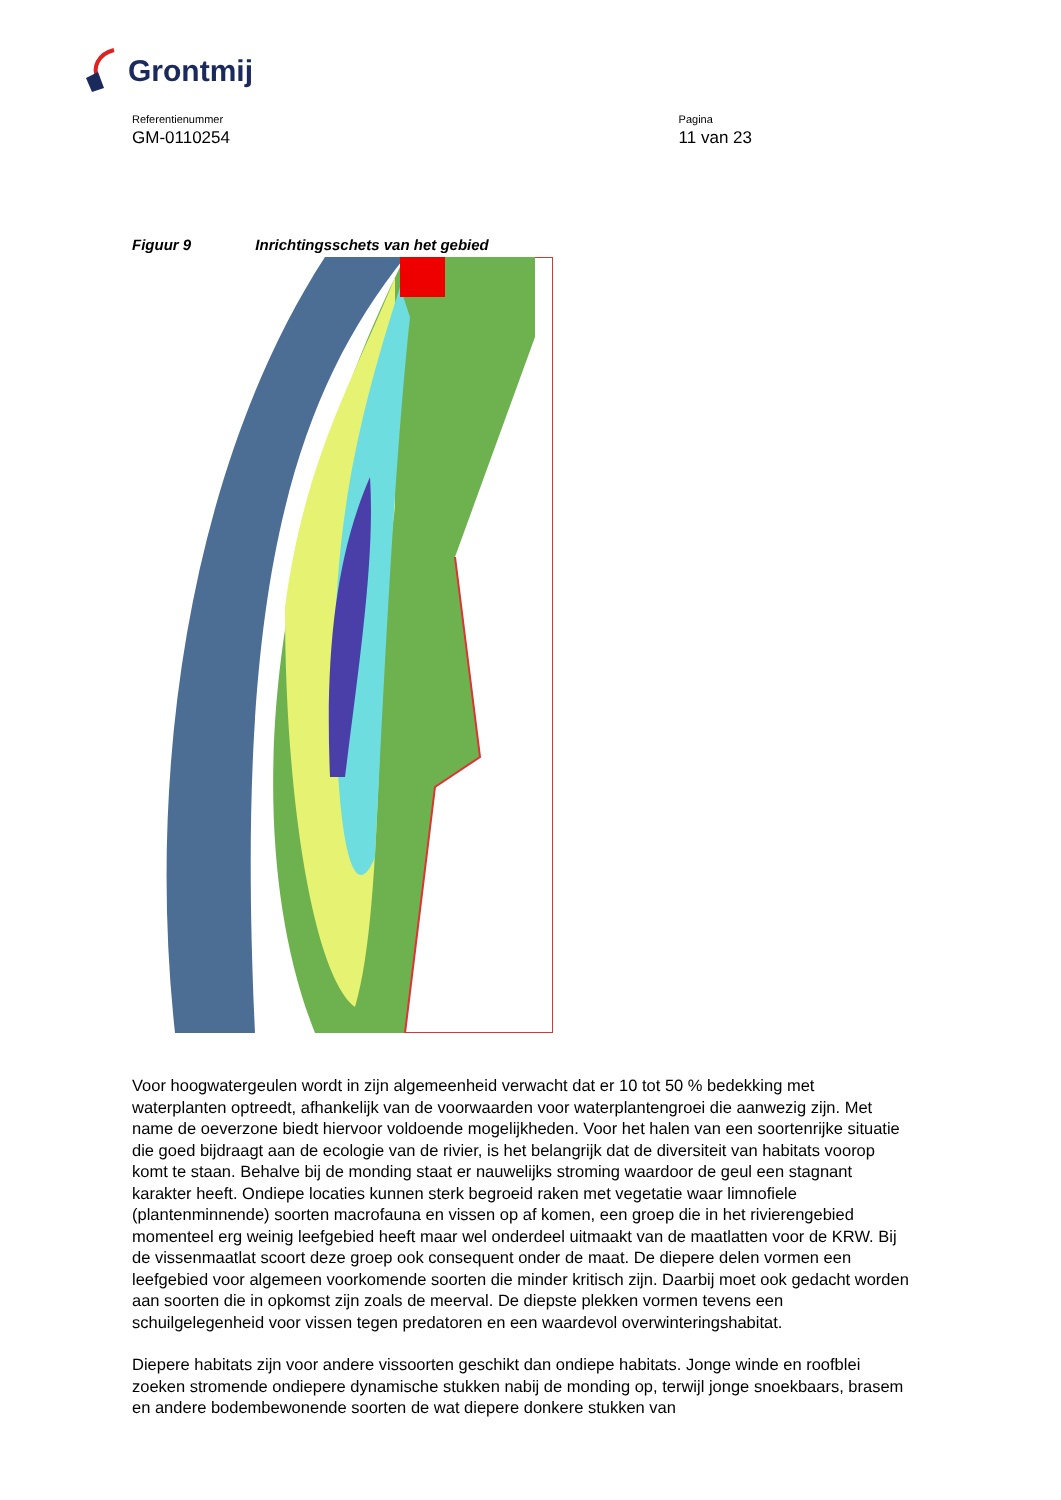Grontmij
Referentienummer
GM-0110254
Pagina
11 van 23
Figuur 9 Inrichtingsschets van het gebied
Voor hoogwatergeulen wordt in zijn algemeenheid verwacht dat er 10 tot 50 % bedekking met waterplanten optreedt, afhankelijk van de voorwaarden voor waterplantengroei die aanwezig zijn. Met name de oeverzone biedt hiervoor voldoende mogelijkheden. Voor het halen van een soortenrijke situatie die goed bijdraagt aan de ecologie van de rivier, is het belangrijk dat de diversiteit van habitats voorop komt te staan. Behalve bij de monding staat er nauwelijks stroming waardoor de geul een stagnant karakter heeft. Ondiepe locaties kunnen sterk begroeid raken met vegetatie waar limnofiele (plantenminnende) soorten macrofauna en vissen op af komen, een groep die in het rivierengebied momenteel erg weinig leefgebied heeft maar wel onderdeel uitmaakt van de maatlatten voor de KRW. Bij de vissenmaatlat scoort deze groep ook consequent onder de maat. De diepere delen vormen een leefgebied voor algemeen voorkomende soorten die minder kritisch zijn. Daarbij moet ook gedacht worden aan soorten die in opkomst zijn zoals de meerval. De diepste plekken vormen tevens een schuilgelegenheid voor vissen tegen predatoren en een waardevol overwinteringshabitat.
Diepere habitats zijn voor andere vissoorten geschikt dan ondiepe habitats. Jonge winde en roofblei zoeken stromende ondiepere dynamische stukken nabij de monding op, terwijl jonge snoekbaars, brasem en andere bodembewonende soorten de wat diepere donkere stukken van